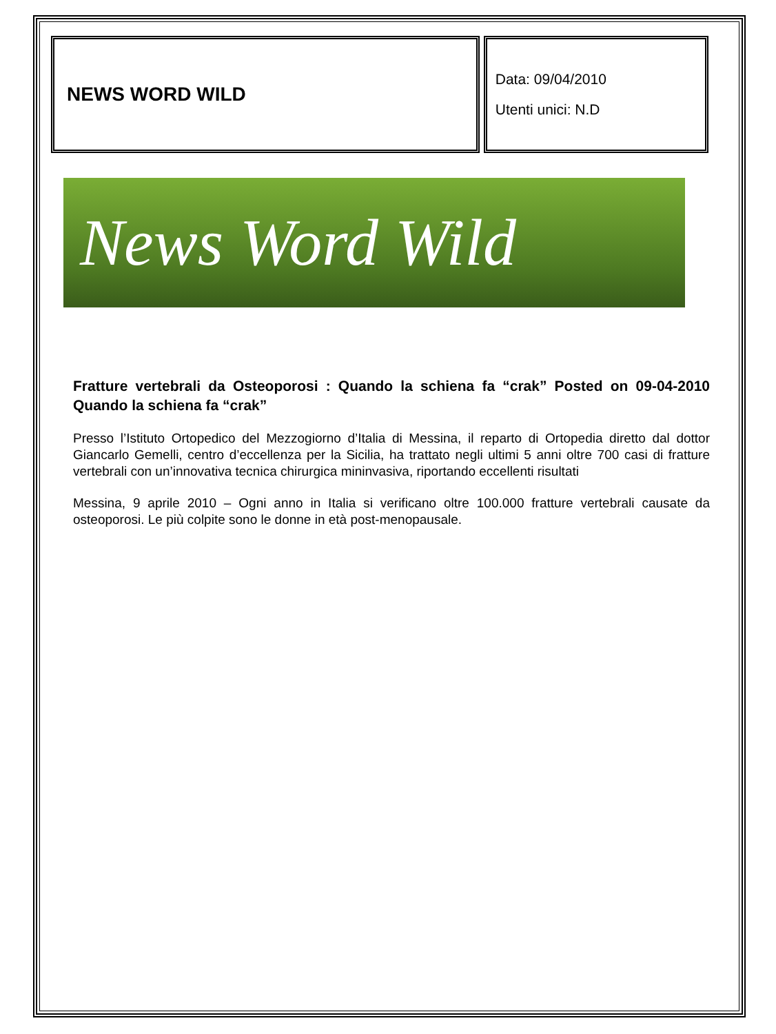| NEWS WORD WILD | Data: 09/04/2010 Utenti unici: N.D |
News Word Wild
Fratture vertebrali da Osteoporosi : Quando la schiena fa “crak” Posted on 09-04-2010 Quando la schiena fa “crak”
Presso l’Istituto Ortopedico del Mezzogiorno d’Italia di Messina, il reparto di Ortopedia diretto dal dottor Giancarlo Gemelli, centro d’eccellenza per la Sicilia, ha trattato negli ultimi 5 anni oltre 700 casi di fratture vertebrali con un’innovativa tecnica chirurgica mininvasiva, riportando eccellenti risultati
Messina, 9 aprile 2010 – Ogni anno in Italia si verificano oltre 100.000 fratture vertebrali causate da osteoporosi. Le più colpite sono le donne in età post-menopausale.